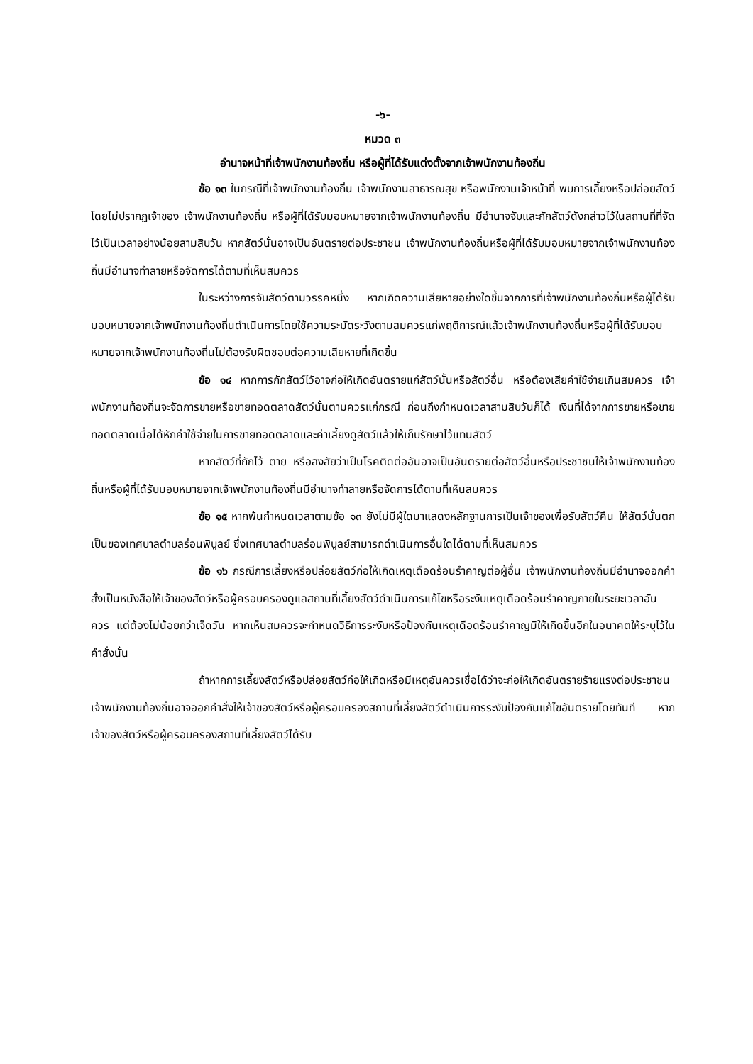-๖-
หมวด ๓
อำนาจหน้าที่เจ้าพนักงานท้องถิ่น หรือผู้ที่ได้รับแต่งตั้งจากเจ้าพนักงานท้องถิ่น
ข้อ ๑๓ ในกรณีที่เจ้าพนักงานท้องถิ่น เจ้าพนักงานสาธารณสุข หรือพนักงานเจ้าหน้าที่ พบการเลี้ยงหรือปล่อยสัตว์โดยไม่ปรากฏเจ้าของ เจ้าพนักงานท้องถิ่น หรือผู้ที่ได้รับมอบหมายจากเจ้าพนักงานท้องถิ่น มีอำนาจจับและกักสัตว์ดังกล่าวไว้ในสถานที่ที่จัดไว้เป็นเวลาอย่างน้อยสามสิบวัน หากสัตว์นั้นอาจเป็นอันตรายต่อประชาชน เจ้าพนักงานท้องถิ่นหรือผู้ที่ได้รับมอบหมายจากเจ้าพนักงานท้องถิ่นมีอำนาจทำลายหรือจัดการได้ตามที่เห็นสมควร
ในระหว่างการจับสัตว์ตามวรรคหนึ่ง หากเกิดความเสียหายอย่างใดขึ้นจากการที่เจ้าพนักงานท้องถิ่นหรือผู้ได้รับมอบหมายจากเจ้าพนักงานท้องถิ่นดำเนินการโดยใช้ความระมัดระวังตามสมควรแก่พฤติการณ์แล้วเจ้าพนักงานท้องถิ่นหรือผู้ที่ได้รับมอบหมายจากเจ้าพนักงานท้องถิ่นไม่ต้องรับผิดชอบต่อความเสียหายที่เกิดขึ้น
ข้อ ๑๔ หากการกักสัตว์ไว้อาจก่อให้เกิดอันตรายแก่สัตว์นั้นหรือสัตว์อื่น หรือต้องเสียค่าใช้จ่ายเกินสมควร เจ้าพนักงานท้องถิ่นจะจัดการขายหรือขายทอดตลาดสัตว์นั้นตามควรแก่กรณี ก่อนถึงกำหนดเวลาสามสิบวันก็ได้ เงินที่ได้จากการขายหรือขายทอดตลาดเมื่อได้หักค่าใช้จ่ายในการขายทอดตลาดและค่าเลี้ยงดูสัตว์แล้วให้เก็บรักษาไว้แทนสัตว์
หากสัตว์ที่กักไว้ ตาย หรือสงสัยว่าเป็นโรคติดต่ออันอาจเป็นอันตรายต่อสัตว์อื่นหรือประชาชนให้เจ้าพนักงานท้องถิ่นหรือผู้ที่ได้รับมอบหมายจากเจ้าพนักงานท้องถิ่นมีอำนาจทำลายหรือจัดการได้ตามที่เห็นสมควร
ข้อ ๑๕ หากพ้นกำหนดเวลาตามข้อ ๑๓ ยังไม่มีผู้ใดมาแสดงหลักฐานการเป็นเจ้าของเพื่อรับสัตว์คืน ให้สัตว์นั้นตกเป็นของเทศบาลตำบลร่อนพิบูลย์ ซึ่งเทศบาลตำบลร่อนพิบูลย์สามารถดำเนินการอื่นใดได้ตามที่เห็นสมควร
ข้อ ๑๖ กรณีการเลี้ยงหรือปล่อยสัตว์ก่อให้เกิดเหตุเดือดร้อนรำคาญต่อผู้อื่น เจ้าพนักงานท้องถิ่นมีอำนาจออกคำสั่งเป็นหนังสือให้เจ้าของสัตว์หรือผู้ครอบครองดูแลสถานที่เลี้ยงสัตว์ดำเนินการแก้ไขหรือระงับเหตุเดือดร้อนรำคาญภายในระยะเวลาอันควร แต่ต้องไม่น้อยกว่าเจ็ดวัน หากเห็นสมควรจะกำหนดวิธีการระงับหรือป้องกันเหตุเดือดร้อนรำคาญมิให้เกิดขึ้นอีกในอนาคตให้ระบุไว้ในคำสั่งนั้น
ถ้าหากการเลี้ยงสัตว์หรือปล่อยสัตว์ก่อให้เกิดหรือมีเหตุอันควรเชื่อได้ว่าจะก่อให้เกิดอันตรายร้ายแรงต่อประชาชน เจ้าพนักงานท้องถิ่นอาจออกคำสั่งให้เจ้าของสัตว์หรือผู้ครอบครองสถานที่เลี้ยงสัตว์ดำเนินการระงับป้องกันแก้ไขอันตรายโดยทันที หากเจ้าของสัตว์หรือผู้ครอบครองสถานที่เลี้ยงสัตว์ได้รับ